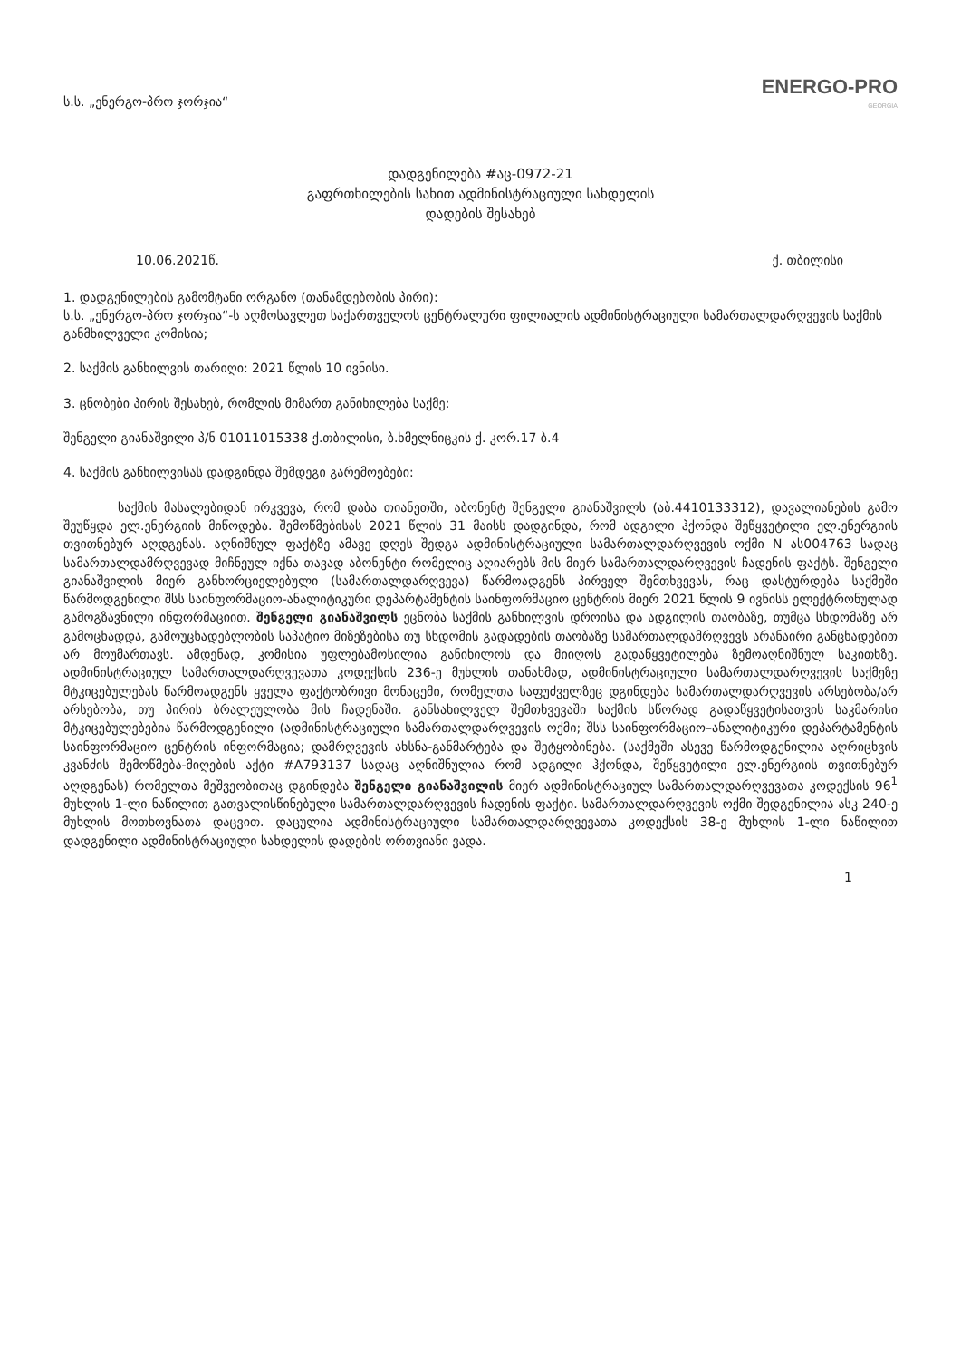ს.ს. „ენერგო-პრო ჯორჯია“
ENERGO-PRO
GEORGIA
დადგენილება #აც-0972-21
გაფრთხილების სახით ადმინისტრაციული სახდელის
დადების შესახებ
10.06.2021წ. ქ. თბილისი
1. დადგენილების გამომტანი ორგანო (თანამდებობის პირი):
ს.ს. „ენერგო-პრო ჯორჯია“-ს აღმოსავლეთ საქართველოს ცენტრალური ფილიალის ადმინისტრაციული სამართალდარღვევის საქმის განმხილველი კომისია;
2. საქმის განხილვის თარიღი: 2021 წლის 10 ივნისი.
3. ცნობები პირის შესახებ, რომლის მიმართ განიხილება საქმე:
შენგელი გიანაშვილი პ/ნ 01011015338 ქ.თბილისი, ბ.ხმელნიცკის ქ. კორ.17 ბ.4
4. საქმის განხილვისას დადგინდა შემდეგი გარემოებები:
საქმის მასალებიდან ირკვევა, რომ დაბა თიანეთში, აბონენტ შენგელი გიანაშვილს (აბ.4410133312), დავალიანების გამო შეუწყდა ელ.ენერგიის მიწოდება. შემოწმებისას 2021 წლის 31 მაისს დადგინდა, რომ ადგილი ჰქონდა შეწყვეტილი ელ.ენერგიის თვითნებურ აღდგენას. აღნიშნულ ფაქტზე ამავე დღეს შედგა ადმინისტრაციული სამართალდარღვევის ოქმი N ას004763 სადაც სამართალდამრღვევად მიჩნეულ იქნა თავად აბონენტი რომელიც აღიარებს მის მიერ სამართალდარღვევის ჩადენის ფაქტს. შენგელი გიანაშვილის მიერ განხორციელებული (სამართალდარღვევა) წარმოადგენს პირველ შემთხვევას, რაც დასტურდება საქმეში წარმოდგენილი შსს საინფორმაციო-ანალიტიკური დეპარტამენტის საინფორმაციო ცენტრის მიერ 2021 წლის 9 ივნისს ელექტრონულად გამოგზავნილი ინფორმაციით. შენგელი გიანაშვილს ეცნობა საქმის განხილვის დროისა და ადგილის თაობაზე, თუმცა სხდომაზე არ გამოცხადდა, გამოუცხადებლობის საპატიო მიზეზებისა თუ სხდომის გადადების თაობაზე სამართალდამრღვევს არანაირი განცხადებით არ მოუმართავს. ამდენად, კომისია უფლებამოსილია განიხილოს და მიიღოს გადაწყვეტილება ზემოაღნიშნულ საკითხზე. ადმინისტრაციულ სამართალდარღვევათა კოდექსის 236-ე მუხლის თანახმად, ადმინისტრაციული სამართალდარღვევის საქმეზე მტკიცებულებას წარმოადგენს ყველა ფაქტობრივი მონაცემი, რომელთა საფუძველზეც დგინდება სამართალდარღვევის არსებობა/არ არსებობა, თუ პირის ბრალეულობა მის ჩადენაში. განსახილველ შემთხვევაში საქმის სწორად გადაწყვეტისათვის საკმარისი მტკიცებულებებია წარმოდგენილი (ადმინისტრაციული სამართალდარღვევის ოქმი; შსს საინფორმაციო–ანალიტიკური დეპარტამენტის საინფორმაციო ცენტრის ინფორმაცია; დამრღვევის ახსნა-განმარტება და შეტყობინება. (საქმეში ასევე წარმოდგენილია აღრიცხვის კვანძის შემოწმება-მიღების აქტი #A793137 სადაც აღნიშნულია რომ ადგილი ჰქონდა, შეწყვეტილი ელ.ენერგიის თვითნებურ აღდგენას) რომელთა მეშვეობითაც დგინდება შენგელი გიანაშვილის მიერ ადმინისტრაციულ სამართალდარღვევათა კოდექსის 96<sup>1</sup> მუხლის 1-ლი ნაწილით გათვალისწინებული სამართალდარღვევის ჩადენის ფაქტი. სამართალდარღვევის ოქმი შედგენილია ასკ 240-ე მუხლის მოთხოვნათა დაცვით. დაცულია ადმინისტრაციული სამართალდარღვევათა კოდექსის 38-ე მუხლის 1-ლი ნაწილით დადგენილი ადმინისტრაციული სახდელის დადების ორთვიანი ვადა.
1